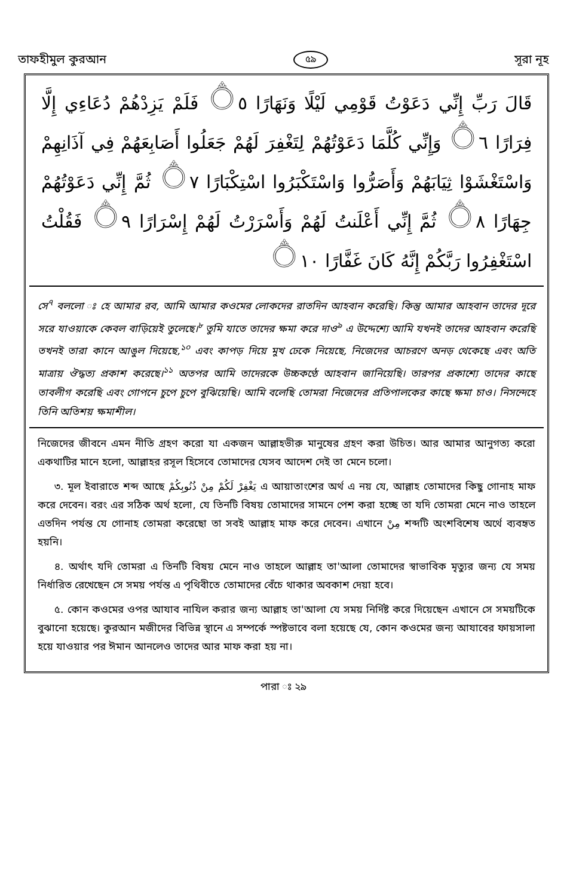তাফহীমুল কুরআন ৫৯ সূরা নূহ
قَالَ رَبِّ إِنِّي دَعَوْتُ قَوْمِي لَيْلًا وَنَهَارًا ۝٥ فَلَمْ يَزِدْهُمْ دُعَاءِي إِلَّا فِرَارًا ۝٦ وَإِنِّي كُلَّمَا دَعَوْتُهُمْ لِتَغْفِرَ لَهُمْ جَعَلُوا أَصَابِعَهُمْ فِي آذَانِهِمْ وَاسْتَغْشَوْا ثِيَابَهُمْ وَأَصَرُّوا وَاسْتَكْبَرُوا اسْتِكْبَارًا ۝٧ ثُمَّ إِنِّي دَعَوْتُهُمْ جِهَارًا ۝٨ ثُمَّ إِنِّي أَعْلَنتُ لَهُمْ وَأَسْرَرْتُ لَهُمْ إِسْرَارًا ۝٩ فَقُلْتُ اسْتَغْفِرُوا رَبَّكُمْ إِنَّهُ كَانَ غَفَّارًا ۝١٠
সে<sup>৭</sup> বললো ঃ হে আমার রব, আমি আমার কওমের লোকদের রাতদিন আহবান করেছি। কিন্তু আমার আহবান তাদের দূরে সরে যাওয়াকে কেবল বাড়িয়েই তুলেছে।<sup>৮</sup> তুমি যাতে তাদের ক্ষমা করে দাও<sup>৯</sup> এ উদ্দেশ্যে আমি যখনই তাদের আহবান করেছি তখনই তারা কানে আঙুল দিয়েছে,<sup>১০</sup> এবং কাপড় দিয়ে মুখ ঢেকে নিয়েছে, নিজেদের আচরণে অনড় থেকেছে এবং অতি মাত্রায় ঔদ্ধত্য প্রকাশ করেছে।<sup>১১</sup> অতপর আমি তাদেরকে উচ্চকণ্ঠে আহবান জানিয়েছি। তারপর প্রকাশ্যে তাদের কাছে তাবলীগ করেছি এবং গোপনে চুপে চুপে বুঝিয়েছি। আমি বলেছি তোমরা নিজেদের প্রতিপালকের কাছে ক্ষমা চাও। নিসন্দেহে তিনি অতিশয় ক্ষমাশীল।
নিজেদের জীবনে এমন নীতি গ্রহণ করো যা একজন আল্লাহভীরু মানুষের গ্রহণ করা উচিত। আর আমার আনুগত্য করো একথাটির মানে হলো, আল্লাহর রসূল হিসেবে তোমাদের যেসব আদেশ দেই তা মেনে চলো।
৩. মূল ইবারাতে শব্দ আছে يَغْفِرْ لَكُمْ مِنْ ذُنُوبِكُمْ এ আয়াতাংশের অর্থ এ নয় যে, আল্লাহ তোমাদের কিছু গোনাহ মাফ করে দেবেন। বরং এর সঠিক অর্থ হলো, যে তিনটি বিষয় তোমাদের সামনে পেশ করা হচ্ছে তা যদি তোমরা মেনে নাও তাহলে এতদিন পর্যন্ত যে গোনাহ তোমরা করেছো তা সবই আল্লাহ মাফ করে দেবেন। এখানে مِنْ শব্দটি অংশবিশেষ অর্থে ব্যবহৃত হয়নি।
৪. অর্থাৎ যদি তোমরা এ তিনটি বিষয় মেনে নাও তাহলে আল্লাহ তা'আলা তোমাদের স্বাভাবিক মৃত্যুর জন্য যে সময় নির্ধারিত রেখেছেন সে সময় পর্যন্ত এ পৃথিবীতে তোমাদের বেঁচে থাকার অবকাশ দেয়া হবে।
৫. কোন কওমের ওপর আযাব নাযিল করার জন্য আল্লাহ তা'আলা যে সময় নির্দিষ্ট করে দিয়েছেন এখানে সে সময়টিকে বুঝানো হয়েছে। কুরআন মজীদের বিভিন্ন স্থানে এ সম্পর্কে স্পষ্টভাবে বলা হয়েছে যে, কোন কওমের জন্য আযাবের ফায়সালা হয়ে যাওয়ার পর ঈমান আনলেও তাদের আর মাফ করা হয় না।
পারা ঃ ২৯